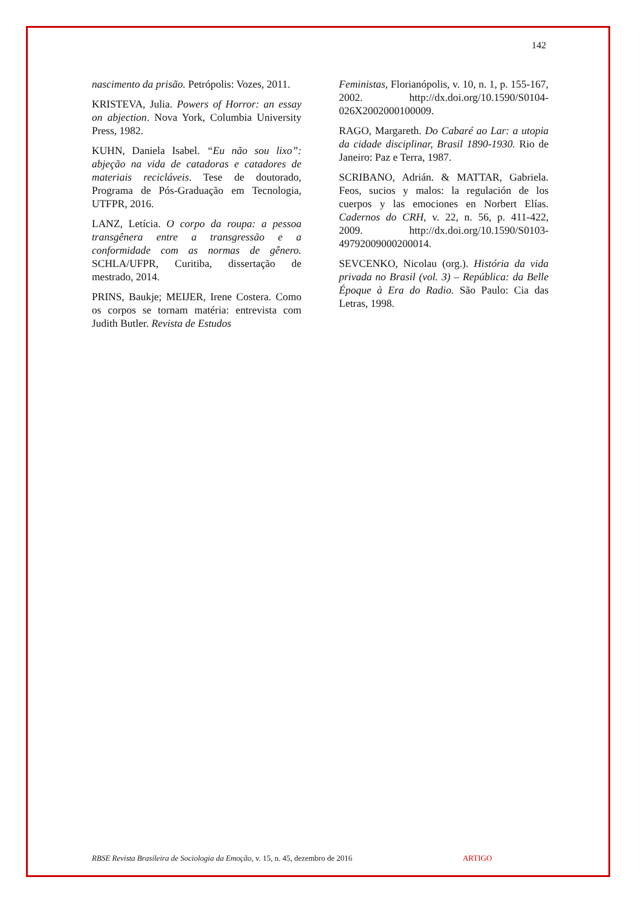142
nascimento da prisão. Petrópolis: Vozes, 2011.
KRISTEVA, Julia. Powers of Horror: an essay on abjection. Nova York, Columbia University Press, 1982.
KUHN, Daniela Isabel. “Eu não sou lixo”: abjeção na vida de catadoras e catadores de materiais recicláveis. Tese de doutorado, Programa de Pós-Graduação em Tecnologia, UTFPR, 2016.
LANZ, Letícia. O corpo da roupa: a pessoa transgênera entre a transgressão e a conformidade com as normas de gênero. SCHLA/UFPR, Curitiba, dissertação de mestrado, 2014.
PRINS, Baukje; MEIJER, Irene Costera. Como os corpos se tornam matéria: entrevista com Judith Butler. Revista de Estudos
Feministas, Florianópolis, v. 10, n. 1, p. 155-167, 2002. http://dx.doi.org/10.1590/S0104-026X2002000100009.
RAGO, Margareth. Do Cabaré ao Lar: a utopia da cidade disciplinar, Brasil 1890-1930. Rio de Janeiro: Paz e Terra, 1987.
SCRIBANO, Adrián. & MATTAR, Gabriela. Feos, sucios y malos: la regulación de los cuerpos y las emociones en Norbert Elías. Cadernos do CRH, v. 22, n. 56, p. 411-422, 2009. http://dx.doi.org/10.1590/S0103-49792009000200014.
SEVCENKO, Nicolau (org.). História da vida privada no Brasil (vol. 3) – República: da Belle Époque à Era do Radio. São Paulo: Cia das Letras, 1998.
RBSE Revista Brasileira de Sociologia da Emoção, v. 15, n. 45, dezembro de 2016 ARTIGO